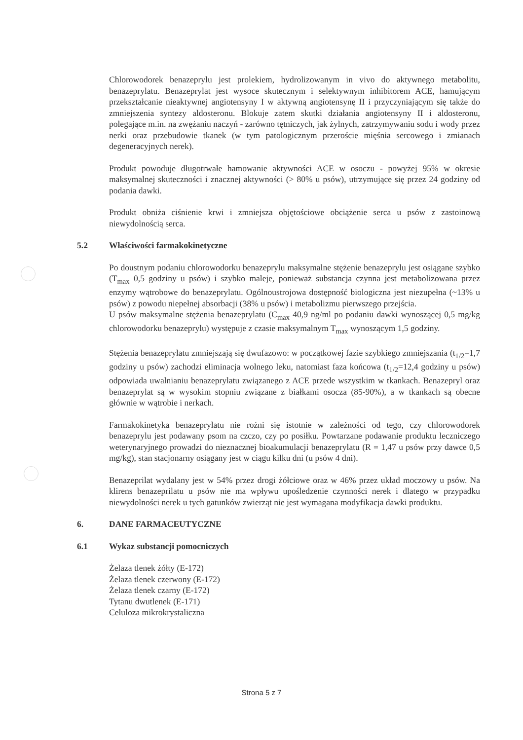Chlorowodorek benazeprylu jest prolekiem, hydrolizowanym in vivo do aktywnego metabolitu, benazeprylatu. Benazeprylat jest wysoce skutecznym i selektywnym inhibitorem ACE, hamującym przekształcanie nieaktywnej angiotensyny I w aktywną angiotensynę II i przyczyniającym się także do zmniejszenia syntezy aldosteronu. Blokuje zatem skutki działania angiotensyny II i aldosteronu, polegające m.in. na zwężaniu naczyń - zarówno tętniczych, jak żylnych, zatrzymywaniu sodu i wody przez nerki oraz przebudowie tkanek (w tym patologicznym przeroście mięśnia sercowego i zmianach degeneracyjnych nerek).
Produkt powoduje długotrwałe hamowanie aktywności ACE w osoczu - powyżej 95% w okresie maksymalnej skuteczności i znacznej aktywności (> 80% u psów), utrzymujące się przez 24 godziny od podania dawki.
Produkt obniża ciśnienie krwi i zmniejsza objętościowe obciążenie serca u psów z zastoinową niewydolnością serca.
5.2 Właściwości farmakokinetyczne
Po doustnym podaniu chlorowodorku benazeprylu maksymalne stężenie benazeprylu jest osiągane szybko (T<sub>max</sub> 0,5 godziny u psów) i szybko maleje, ponieważ substancja czynna jest metabolizowana przez enzymy wątrobowe do benazeprylatu. Ogólnoustrojowa dostępność biologiczna jest niezupełna (~13% u psów) z powodu niepełnej absorbacji (38% u psów) i metabolizmu pierwszego przejścia.
U psów maksymalne stężenia benazeprylatu (C<sub>max</sub> 40,9 ng/ml po podaniu dawki wynoszącej 0,5 mg/kg chlorowodorku benazeprylu) występuje z czasie maksymalnym T<sub>max</sub> wynoszącym 1,5 godziny.
Stężenia benazeprylatu zmniejszają się dwufazowo: w początkowej fazie szybkiego zmniejszania (t<sub>1/2</sub>=1,7 godziny u psów) zachodzi eliminacja wolnego leku, natomiast faza końcowa (t<sub>1/2</sub>=12,4 godziny u psów) odpowiada uwalnianiu benazeprylatu związanego z ACE przede wszystkim w tkankach. Benazepryl oraz benazeprylat są w wysokim stopniu związane z białkami osocza (85-90%), a w tkankach są obecne głównie w wątrobie i nerkach.
Farmakokinetyka benazeprylatu nie rożni się istotnie w zależności od tego, czy chlorowodorek benazeprylu jest podawany psom na czczo, czy po posiłku. Powtarzane podawanie produktu leczniczego weterynaryjnego prowadzi do nieznacznej bioakumulacji benazeprylatu (R = 1,47 u psów przy dawce 0,5 mg/kg), stan stacjonarny osiągany jest w ciągu kilku dni (u psów 4 dni).
Benazeprilat wydalany jest w 54% przez drogi żółciowe oraz w 46% przez układ moczowy u psów. Na klirens benazeprilatu u psów nie ma wpływu upośledzenie czynności nerek i dlatego w przypadku niewydolności nerek u tych gatunków zwierząt nie jest wymagana modyfikacja dawki produktu.
6. DANE FARMACEUTYCZNE
6.1 Wykaz substancji pomocniczych
Żelaza tlenek żółty (E-172)
Żelaza tlenek czerwony (E-172)
Żelaza tlenek czarny (E-172)
Tytanu dwutlenek (E-171)
Celuloza mikrokrystaliczna
Strona 5 z 7